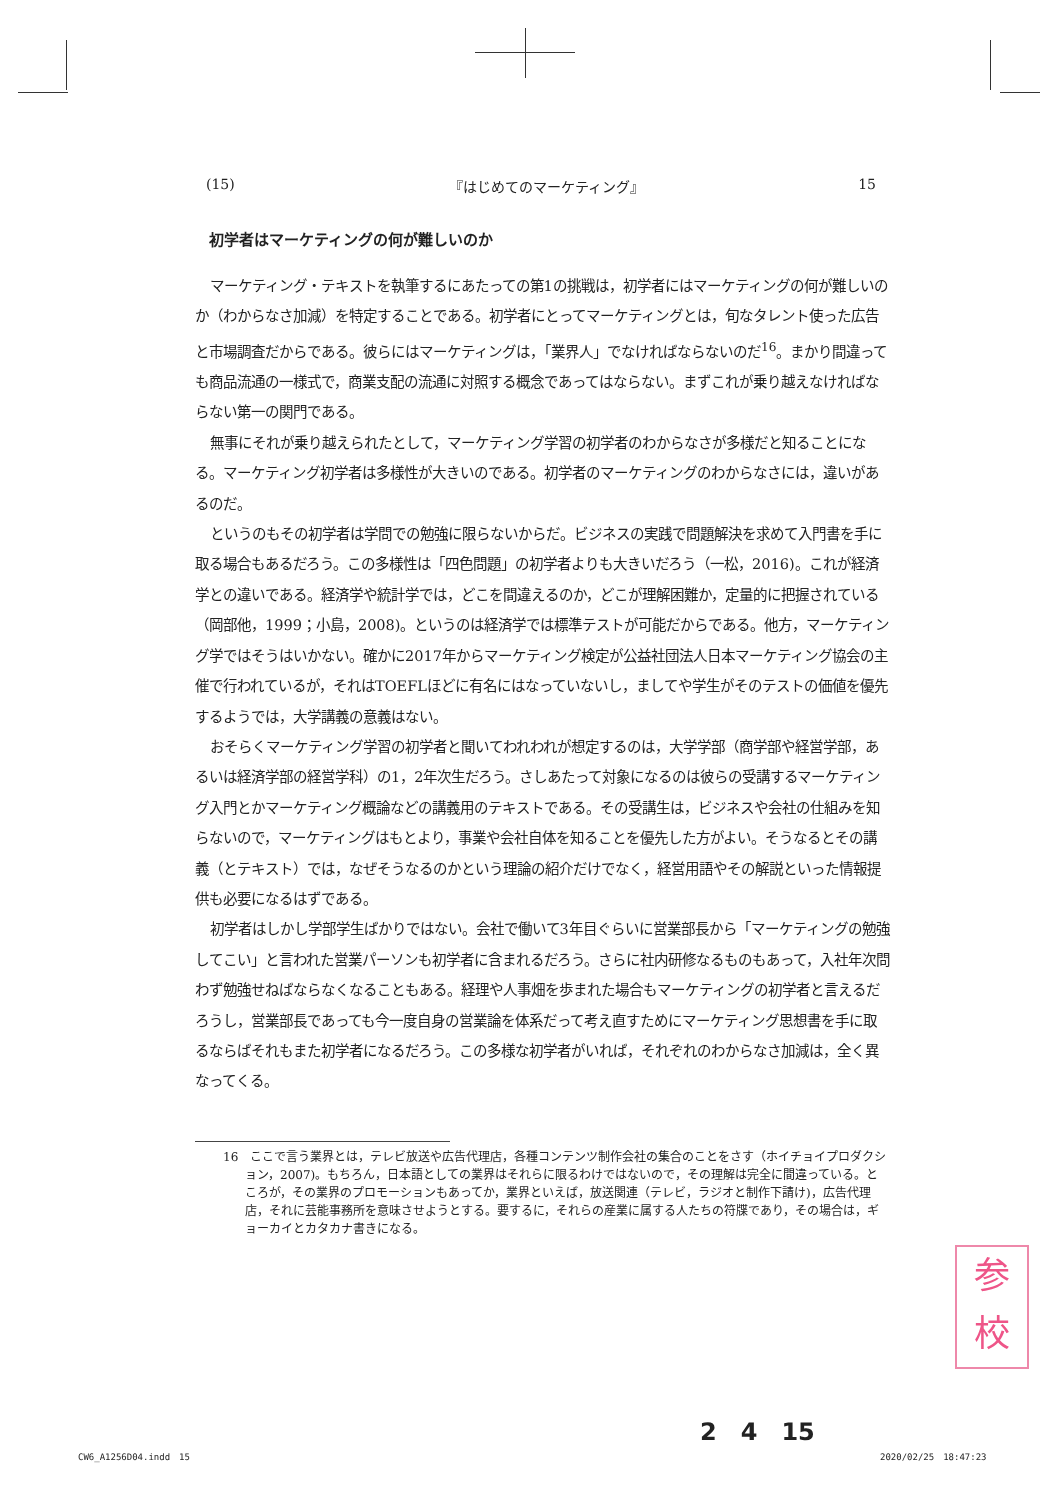(15) 『はじめてのマーケティング』 15
初学者はマーケティングの何が難しいのか
マーケティング・テキストを執筆するにあたっての第1の挑戦は，初学者にはマーケティングの何が難しいのか（わからなさ加減）を特定することである。初学者にとってマーケティングとは，旬なタレント使った広告と市場調査だからである。彼らにはマーケティングは，「業界人」でなければならないのだ<sup>16</sup>。まかり間違っても商品流通の一様式で，商業支配の流通に対照する概念であってはならない。まずこれが乗り越えなければならない第一の関門である。
無事にそれが乗り越えられたとして，マーケティング学習の初学者のわからなさが多様だと知ることになる。マーケティング初学者は多様性が大きいのである。初学者のマーケティングのわからなさには，違いがあるのだ。
というのもその初学者は学問での勉強に限らないからだ。ビジネスの実践で問題解決を求めて入門書を手に取る場合もあるだろう。この多様性は「四色問題」の初学者よりも大きいだろう（一松，2016)。これが経済学との違いである。経済学や統計学では，どこを間違えるのか，どこが理解困難か，定量的に把握されている（岡部他，1999；小島，2008)。というのは経済学では標準テストが可能だからである。他方，マーケティング学ではそうはいかない。確かに2017年からマーケティング検定が公益社団法人日本マーケティング協会の主催で行われているが，それはTOEFLほどに有名にはなっていないし，ましてや学生がそのテストの価値を優先するようでは，大学講義の意義はない。
おそらくマーケティング学習の初学者と聞いてわれわれが想定するのは，大学学部（商学部や経営学部，あるいは経済学部の経営学科）の1，2年次生だろう。さしあたって対象になるのは彼らの受講するマーケティング入門とかマーケティング概論などの講義用のテキストである。その受講生は，ビジネスや会社の仕組みを知らないので，マーケティングはもとより，事業や会社自体を知ることを優先した方がよい。そうなるとその講義（とテキスト）では，なぜそうなるのかという理論の紹介だけでなく，経営用語やその解説といった情報提供も必要になるはずである。
初学者はしかし学部学生ばかりではない。会社で働いて3年目ぐらいに営業部長から「マーケティングの勉強してこい」と言われた営業パーソンも初学者に含まれるだろう。さらに社内研修なるものもあって，入社年次問わず勉強せねばならなくなることもある。経理や人事畑を歩まれた場合もマーケティングの初学者と言えるだろうし，営業部長であっても今一度自身の営業論を体系だって考え直すためにマーケティング思想書を手に取るならばそれもまた初学者になるだろう。この多様な初学者がいれば，それぞれのわからなさ加減は，全く異なってくる。
16　ここで言う業界とは，テレビ放送や広告代理店，各種コンテンツ制作会社の集合のことをさす（ホイチョイプロダクション，2007)。もちろん，日本語としての業界はそれらに限るわけではないので，その理解は完全に間違っている。ところが，その業界のプロモーションもあってか，業界といえば，放送関連（テレビ，ラジオと制作下請け)，広告代理店，それに芸能事務所を意味させようとする。要するに，それらの産業に属する人たちの符牒であり，その場合は，ギョーカイとカタカナ書きになる。
参
校
2　4　15
CW6_A1256D04.indd　15 2020/02/25　18:47:23